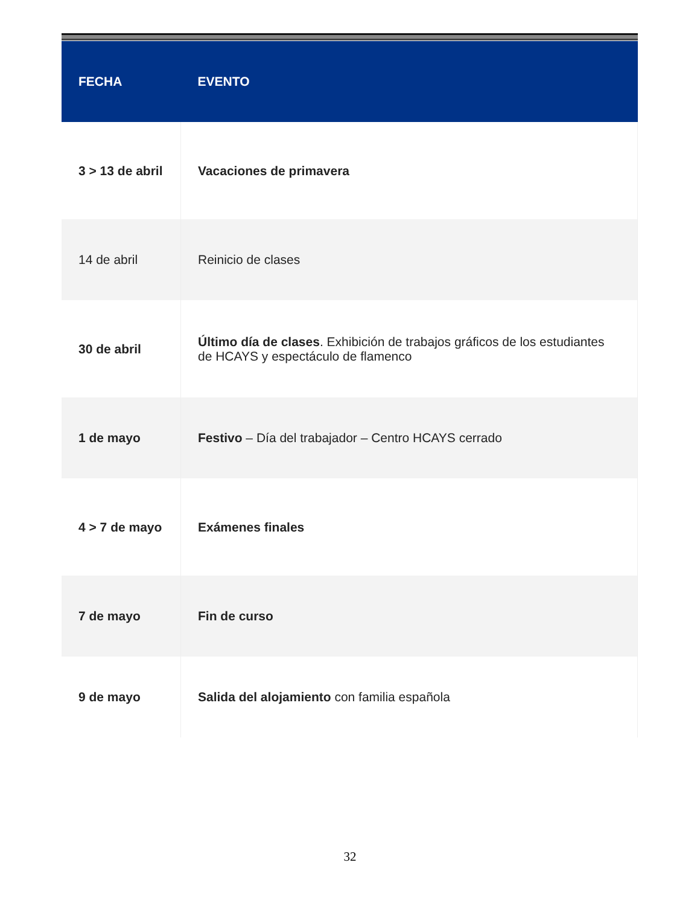| FECHA | EVENTO |
| --- | --- |
| 3 > 13 de abril | Vacaciones de primavera |
| 14 de abril | Reinicio de clases |
| 30 de abril | Último día de clases . Exhibición de trabajos gráficos de los estudiantes de HCAYS y espectáculo de flamenco |
| 1 de mayo | Festivo – Día del trabajador – Centro HCAYS cerrado |
| 4 > 7 de mayo | Exámenes finales |
| 7 de mayo | Fin de curso |
| 9 de mayo | Salida del alojamiento con familia española |
32